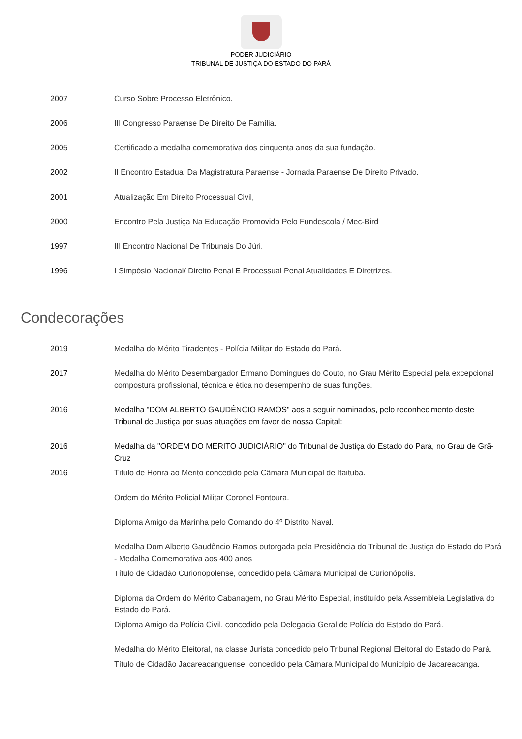PODER JUDICIÁRIO
TRIBUNAL DE JUSTIÇA DO ESTADO DO PARÁ
2007 Curso Sobre Processo Eletrônico.
2006 III Congresso Paraense De Direito De Família.
2005 Certificado a medalha comemorativa dos cinquenta anos da sua fundação.
2002 II Encontro Estadual Da Magistratura Paraense - Jornada Paraense De Direito Privado.
2001 Atualização Em Direito Processual Civil,
2000 Encontro Pela Justiça Na Educação Promovido Pelo Fundescola / Mec-Bird
1997 III Encontro Nacional De Tribunais Do Júri.
1996 I Simpósio Nacional/ Direito Penal E Processual Penal Atualidades E Diretrizes.
Condecorações
2019 Medalha do Mérito Tiradentes - Polícia Militar do Estado do Pará.
2017 Medalha do Mérito Desembargador Ermano Domingues do Couto, no Grau Mérito Especial pela excepcional compostura profissional, técnica e ética no desempenho de suas funções.
2016 Medalha "DOM ALBERTO GAUDÊNCIO RAMOS" aos a seguir nominados, pelo reconhecimento deste Tribunal de Justiça por suas atuações em favor de nossa Capital:
2016 Medalha da "ORDEM DO MÉRITO JUDICIÁRIO" do Tribunal de Justiça do Estado do Pará, no Grau de Grã-Cruz
2016 Título de Honra ao Mérito concedido pela Câmara Municipal de Itaituba.
Ordem do Mérito Policial Militar Coronel Fontoura.
Diploma Amigo da Marinha pelo Comando do 4º Distrito Naval.
Medalha Dom Alberto Gaudêncio Ramos outorgada pela Presidência do Tribunal de Justiça do Estado do Pará - Medalha Comemorativa aos 400 anos
Título de Cidadão Curionopolense, concedido pela Câmara Municipal de Curionópolis.
Diploma da Ordem do Mérito Cabanagem, no Grau Mérito Especial, instituído pela Assembleia Legislativa do Estado do Pará.
Diploma Amigo da Polícia Civil, concedido pela Delegacia Geral de Polícia do Estado do Pará.
Medalha do Mérito Eleitoral, na classe Jurista concedido pelo Tribunal Regional Eleitoral do Estado do Pará.
Título de Cidadão Jacareacanguense, concedido pela Câmara Municipal do Município de Jacareacanga.